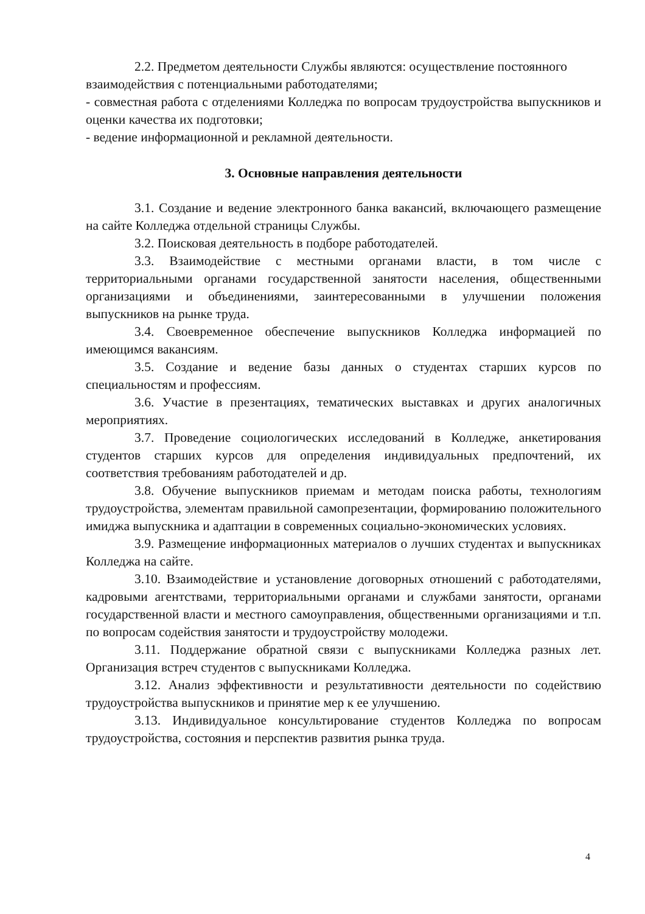2.2. Предметом деятельности Службы являются: осуществление постоянного взаимодействия с потенциальными работодателями;
- совместная работа с отделениями Колледжа по вопросам трудоустройства выпускников и оценки качества их подготовки;
- ведение информационной и рекламной деятельности.
3. Основные направления деятельности
3.1. Создание и ведение электронного банка вакансий, включающего размещение на сайте Колледжа отдельной страницы Службы.
3.2. Поисковая деятельность в подборе работодателей.
3.3. Взаимодействие с местными органами власти, в том числе с территориальными органами государственной занятости населения, общественными организациями и объединениями, заинтересованными в улучшении положения выпускников на рынке труда.
3.4. Своевременное обеспечение выпускников Колледжа информацией по имеющимся вакансиям.
3.5. Создание и ведение базы данных о студентах старших курсов по специальностям и профессиям.
3.6. Участие в презентациях, тематических выставках и других аналогичных мероприятиях.
3.7. Проведение социологических исследований в Колледже, анкетирования студентов старших курсов для определения индивидуальных предпочтений, их соответствия требованиям работодателей и др.
3.8. Обучение выпускников приемам и методам поиска работы, технологиям трудоустройства, элементам правильной самопрезентации, формированию положительного имиджа выпускника и адаптации в современных социально-экономических условиях.
3.9. Размещение информационных материалов о лучших студентах и выпускниках Колледжа на сайте.
3.10. Взаимодействие и установление договорных отношений с работодателями, кадровыми агентствами, территориальными органами и службами занятости, органами государственной власти и местного самоуправления, общественными организациями и т.п. по вопросам содействия занятости и трудоустройству молодежи.
3.11. Поддержание обратной связи с выпускниками Колледжа разных лет. Организация встреч студентов с выпускниками Колледжа.
3.12. Анализ эффективности и результативности деятельности по содействию трудоустройства выпускников и принятие мер к ее улучшению.
3.13. Индивидуальное консультирование студентов Колледжа по вопросам трудоустройства, состояния и перспектив развития рынка труда.
4